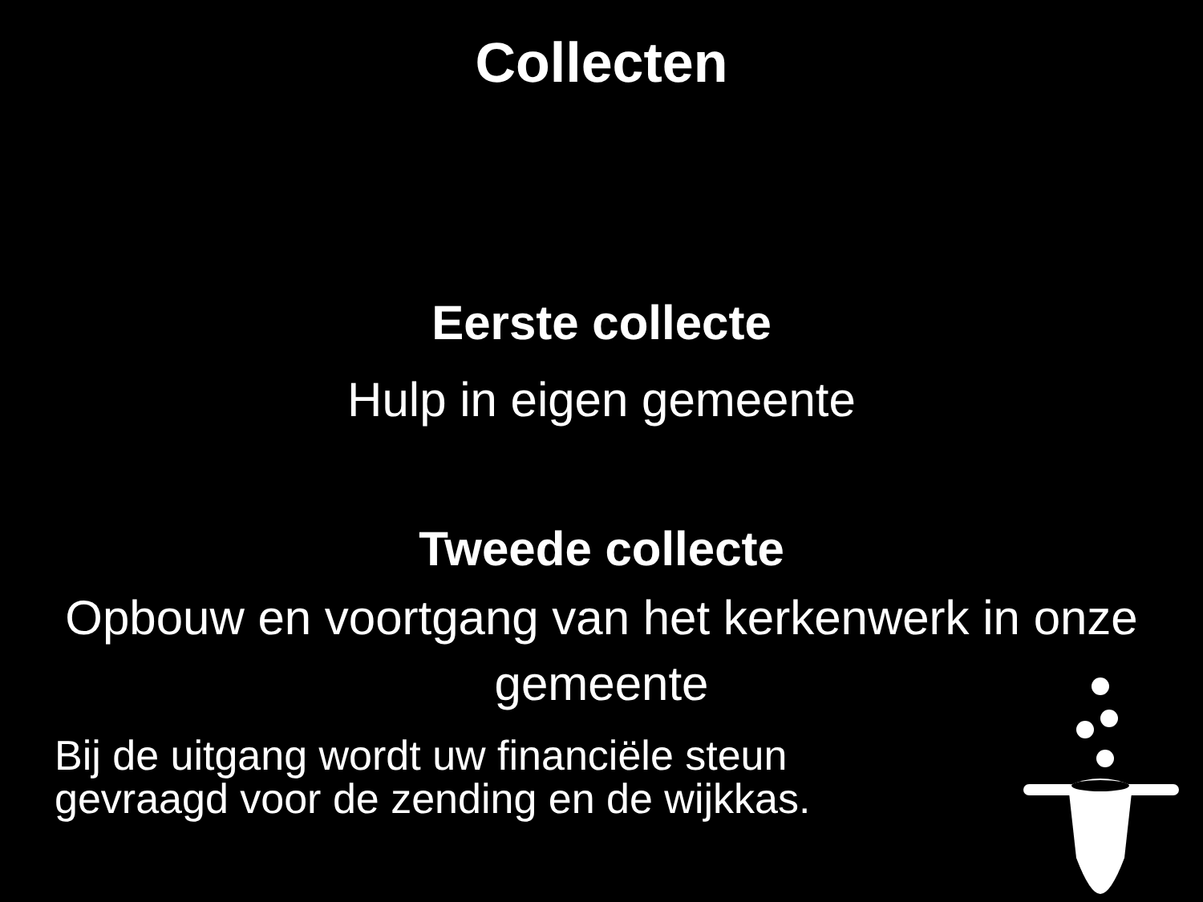Collecten
Eerste collecte
Hulp in eigen gemeente
Tweede collecte
Opbouw en voortgang van het kerkenwerk in onze gemeente
Bij de uitgang wordt uw financiële steun
gevraagd voor de zending en de wijkkas.